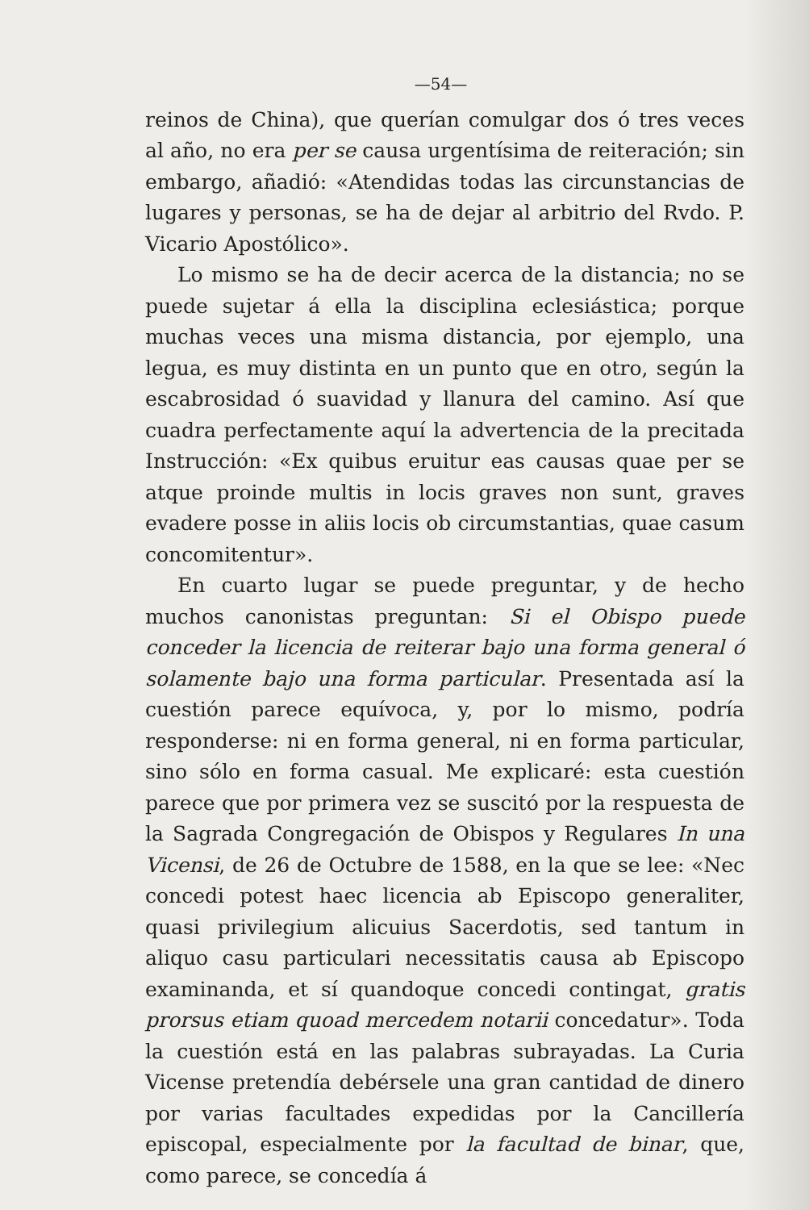—54—
reinos de China), que querían comulgar dos ó tres veces al año, no era per se causa urgentísima de reiteración; sin embargo, añadió: «Atendidas todas las circunstancias de lugares y personas, se ha de dejar al arbitrio del Rvdo. P. Vicario Apostólico».
Lo mismo se ha de decir acerca de la distancia; no se puede sujetar á ella la disciplina eclesiástica; porque muchas veces una misma distancia, por ejemplo, una legua, es muy distinta en un punto que en otro, según la escabrosidad ó suavidad y llanura del camino. Así que cuadra perfectamente aquí la advertencia de la precitada Instrucción: «Ex quibus eruitur eas causas quae per se atque proinde multis in locis graves non sunt, graves evadere posse in aliis locis ob circumstantias, quae casum concomitentur».
En cuarto lugar se puede preguntar, y de hecho muchos canonistas preguntan: Si el Obispo puede conceder la licencia de reiterar bajo una forma general ó solamente bajo una forma particular. Presentada así la cuestión parece equívoca, y, por lo mismo, podría responderse: ni en forma general, ni en forma particular, sino sólo en forma casual. Me explicaré: esta cuestión parece que por primera vez se suscitó por la respuesta de la Sagrada Congregación de Obispos y Regulares In una Vicensi, de 26 de Octubre de 1588, en la que se lee: «Nec concedi potest haec licencia ab Episcopo generaliter, quasi privilegium alicuius Sacerdotis, sed tantum in aliquo casu particulari necessitatis causa ab Episcopo examinanda, et sí quandoque concedi contingat, gratis prorsus etiam quoad mercedem notarii concedatur». Toda la cuestión está en las palabras subrayadas. La Curia Vicense pretendía debérsele una gran cantidad de dinero por varias facultades expedidas por la Cancillería episcopal, especialmente por la facultad de binar, que, como parece, se concedía á